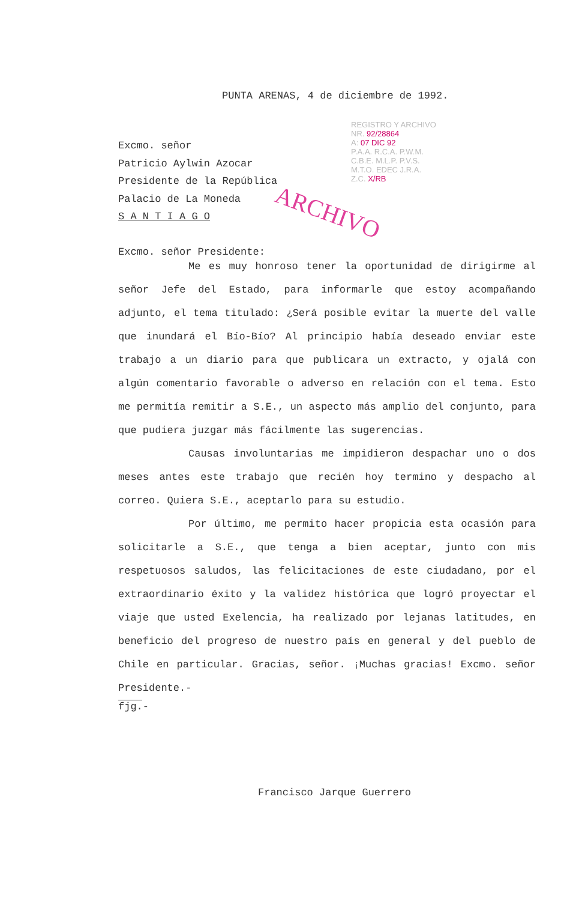PUNTA ARENAS, 4 de diciembre de 1992.
REGISTRO Y ARCHIVO
NR. 92/28864
A: 07 DIC 92
P.A.A. R.C.A. P.W.M.
C.B.E. M.L.P. P.V.S.
M.T.O. EDEC J.R.A.
Z.C. X/RB
ARCHIVO
Excmo. señor
Patricio Aylwin Azocar
Presidente de la República
Palacio de La Moneda
S A N T I A G O
Excmo. señor Presidente:
Me es muy honroso tener la oportunidad de dirigirme al señor Jefe del Estado, para informarle que estoy acompañando adjunto, el tema titulado: ¿Será posible evitar la muerte del valle que inundará el Bío-Bío? Al principio había deseado enviar este trabajo a un diario para que publicara un extracto, y ojalá con algún comentario favorable o adverso en relación con el tema. Esto me permitía remitir a S.E., un aspecto más amplio del conjunto, para que pudiera juzgar más fácilmente las sugerencias.
Causas involuntarias me impidieron despachar uno o dos meses antes este trabajo que recién hoy termino y despacho al correo. Quiera S.E., aceptarlo para su estudio.
Por último, me permito hacer propicia esta ocasión para solicitarle a S.E., que tenga a bien aceptar, junto con mis respetuosos saludos, las felicitaciones de este ciudadano, por el extraordinario éxito y la validez histórica que logró proyectar el viaje que usted Exelencia, ha realizado por lejanas latitudes, en beneficio del progreso de nuestro país en general y del pueblo de Chile en particular. Gracias, señor. ¡Muchas gracias! Excmo. señor Presidente.-
fjg.-
Francisco Jarque Guerrero